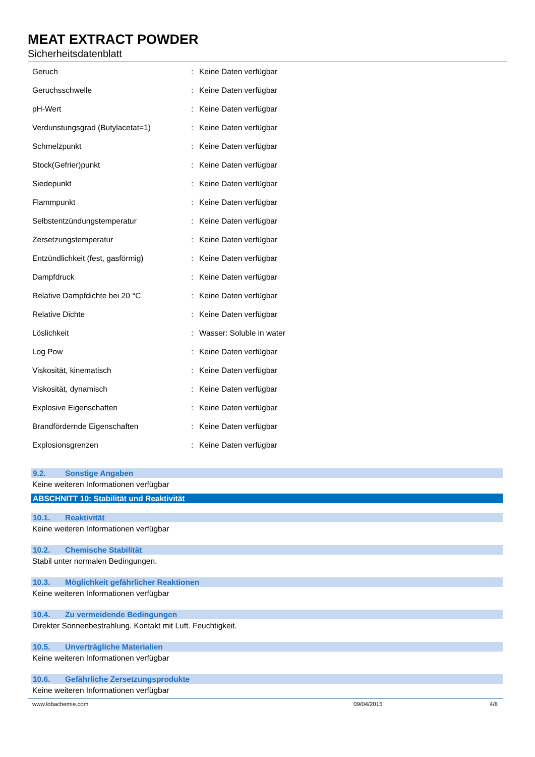MEAT EXTRACT POWDER
Sicherheitsdatenblatt
| Geruch | : | Keine Daten verfügbar |
| Geruchsschwelle | : | Keine Daten verfügbar |
| pH-Wert | : | Keine Daten verfügbar |
| Verdunstungsgrad (Butylacetat=1) | : | Keine Daten verfügbar |
| Schmelzpunkt | : | Keine Daten verfügbar |
| Stock(Gefrier)punkt | : | Keine Daten verfügbar |
| Siedepunkt | : | Keine Daten verfügbar |
| Flammpunkt | : | Keine Daten verfügbar |
| Selbstentzündungstemperatur | : | Keine Daten verfügbar |
| Zersetzungstemperatur | : | Keine Daten verfügbar |
| Entzündlichkeit (fest, gasförmig) | : | Keine Daten verfügbar |
| Dampfdruck | : | Keine Daten verfügbar |
| Relative Dampfdichte bei 20 °C | : | Keine Daten verfügbar |
| Relative Dichte | : | Keine Daten verfügbar |
| Löslichkeit | : | Wasser: Soluble in water |
| Log Pow | : | Keine Daten verfügbar |
| Viskosität, kinematisch | : | Keine Daten verfügbar |
| Viskosität, dynamisch | : | Keine Daten verfügbar |
| Explosive Eigenschaften | : | Keine Daten verfügbar |
| Brandfördernde Eigenschaften | : | Keine Daten verfügbar |
| Explosionsgrenzen | : | Keine Daten verfügbar |
9.2. Sonstige Angaben
Keine weiteren Informationen verfügbar
ABSCHNITT 10: Stabilität und Reaktivität
10.1. Reaktivität
Keine weiteren Informationen verfügbar
10.2. Chemische Stabilität
Stabil unter normalen Bedingungen.
10.3. Möglichkeit gefährlicher Reaktionen
Keine weiteren Informationen verfügbar
10.4. Zu vermeidende Bedingungen
Direkter Sonnenbestrahlung. Kontakt mit Luft. Feuchtigkeit.
10.5. Unverträgliche Materialien
Keine weiteren Informationen verfügbar
10.6. Gefährliche Zersetzungsprodukte
Keine weiteren Informationen verfügbar
www.lobachemie.com 09/04/2015 4/8